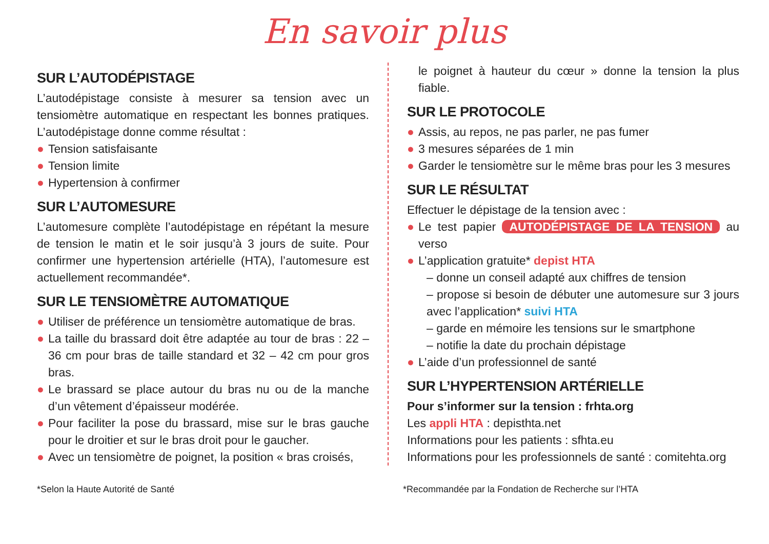En savoir plus
SUR L’AUTODÉPISTAGE
L’autodépistage consiste à mesurer sa tension avec un tensiomètre automatique en respectant les bonnes pratiques. L’autodépistage donne comme résultat :
● Tension satisfaisante
● Tension limite
● Hypertension à confirmer
SUR L’AUTOMESURE
L’automesure complète l’autodépistage en répétant la mesure de tension le matin et le soir jusqu’à 3 jours de suite. Pour confirmer une hypertension artérielle (HTA), l’automesure est actuellement recommandée*.
SUR LE TENSIOMÈTRE AUTOMATIQUE
● Utiliser de préférence un tensiomètre automatique de bras.
● La taille du brassard doit être adaptée au tour de bras : 22 – 36 cm pour bras de taille standard et 32 – 42 cm pour gros bras.
● Le brassard se place autour du bras nu ou de la manche d’un vêtement d’épaisseur modérée.
● Pour faciliter la pose du brassard, mise sur le bras gauche pour le droitier et sur le bras droit pour le gaucher.
● Avec un tensiomètre de poignet, la position « bras croisés,
le poignet à hauteur du cœur » donne la tension la plus fiable.
SUR LE PROTOCOLE
● Assis, au repos, ne pas parler, ne pas fumer
● 3 mesures séparées de 1 min
● Garder le tensiomètre sur le même bras pour les 3 mesures
SUR LE RÉSULTAT
Effectuer le dépistage de la tension avec :
● Le test papier AUTODÉPISTAGE DE LA TENSION au verso
● L’application gratuite* depist HTA
– donne un conseil adapté aux chiffres de tension
– propose si besoin de débuter une automesure sur 3 jours avec l’application* suivi HTA
– garde en mémoire les tensions sur le smartphone
– notifie la date du prochain dépistage
● L’aide d’un professionnel de santé
SUR L’HYPERTENSION ARTÉRIELLE
Pour s’informer sur la tension : frhta.org
Les appli HTA : depisthta.net
Informations pour les patients : sfhta.eu
Informations pour les professionnels de santé : comitehta.org
*Selon la Haute Autorité de Santé *Recommandée par la Fondation de Recherche sur l’HTA